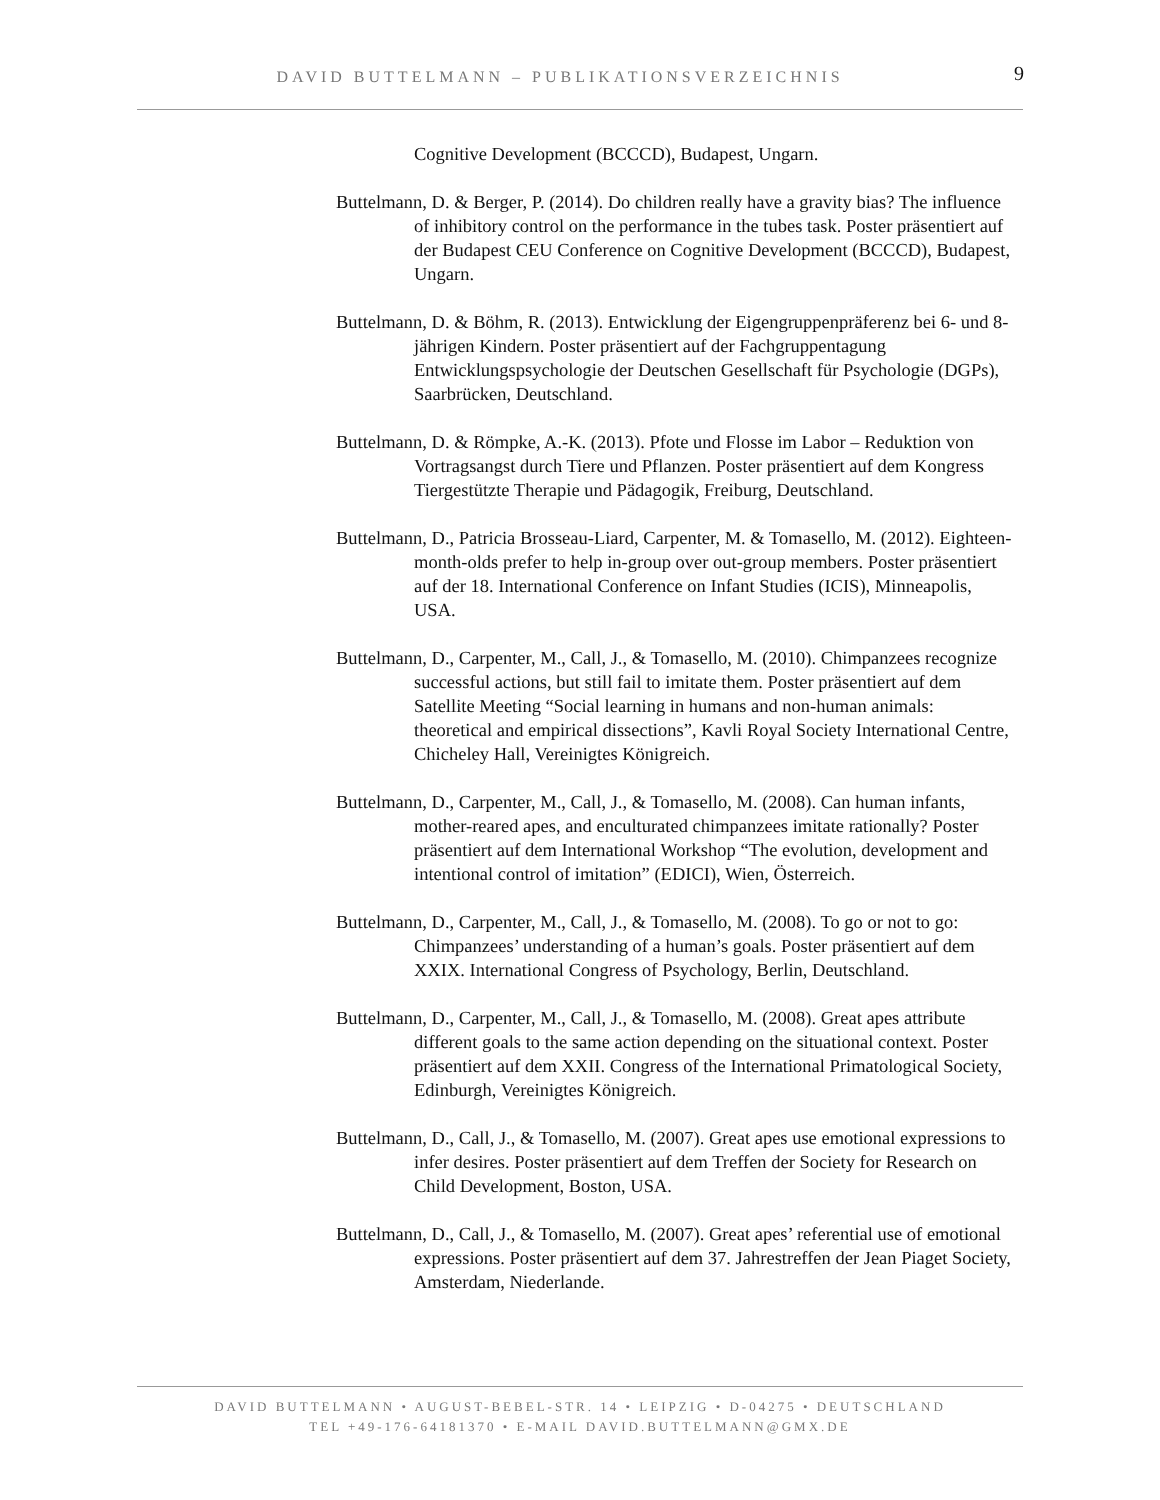DAVID BUTTELMANN – PUBLIKATIONSVERZEICHNIS
9
Cognitive Development (BCCCD), Budapest, Ungarn.
Buttelmann, D. & Berger, P. (2014). Do children really have a gravity bias? The influence of inhibitory control on the performance in the tubes task. Poster präsentiert auf der Budapest CEU Conference on Cognitive Development (BCCCD), Budapest, Ungarn.
Buttelmann, D. & Böhm, R. (2013). Entwicklung der Eigengruppenpräferenz bei 6- und 8-jährigen Kindern. Poster präsentiert auf der Fachgruppentagung Entwicklungspsychologie der Deutschen Gesellschaft für Psychologie (DGPs), Saarbrücken, Deutschland.
Buttelmann, D. & Römpke, A.-K. (2013). Pfote und Flosse im Labor – Reduktion von Vortragsangst durch Tiere und Pflanzen. Poster präsentiert auf dem Kongress Tiergestützte Therapie und Pädagogik, Freiburg, Deutschland.
Buttelmann, D., Patricia Brosseau-Liard, Carpenter, M. & Tomasello, M. (2012). Eighteen-month-olds prefer to help in-group over out-group members. Poster präsentiert auf der 18. International Conference on Infant Studies (ICIS), Minneapolis, USA.
Buttelmann, D., Carpenter, M., Call, J., & Tomasello, M. (2010). Chimpanzees recognize successful actions, but still fail to imitate them. Poster präsentiert auf dem Satellite Meeting “Social learning in humans and non-human animals: theoretical and empirical dissections”, Kavli Royal Society International Centre, Chicheley Hall, Vereinigtes Königreich.
Buttelmann, D., Carpenter, M., Call, J., & Tomasello, M. (2008). Can human infants, mother-reared apes, and enculturated chimpanzees imitate rationally? Poster präsentiert auf dem International Workshop “The evolution, development and intentional control of imitation” (EDICI), Wien, Österreich.
Buttelmann, D., Carpenter, M., Call, J., & Tomasello, M. (2008). To go or not to go: Chimpanzees’ understanding of a human’s goals. Poster präsentiert auf dem XXIX. International Congress of Psychology, Berlin, Deutschland.
Buttelmann, D., Carpenter, M., Call, J., & Tomasello, M. (2008). Great apes attribute different goals to the same action depending on the situational context. Poster präsentiert auf dem XXII. Congress of the International Primatological Society, Edinburgh, Vereinigtes Königreich.
Buttelmann, D., Call, J., & Tomasello, M. (2007). Great apes use emotional expressions to infer desires. Poster präsentiert auf dem Treffen der Society for Research on Child Development, Boston, USA.
Buttelmann, D., Call, J., & Tomasello, M. (2007). Great apes’ referential use of emotional expressions. Poster präsentiert auf dem 37. Jahrestreffen der Jean Piaget Society, Amsterdam, Niederlande.
DAVID BUTTELMANN • AUGUST-BEBEL-STR. 14 • LEIPZIG • D-04275 • DEUTSCHLAND
TEL +49-176-64181370 • E-MAIL DAVID.BUTTELMANN@GMX.DE